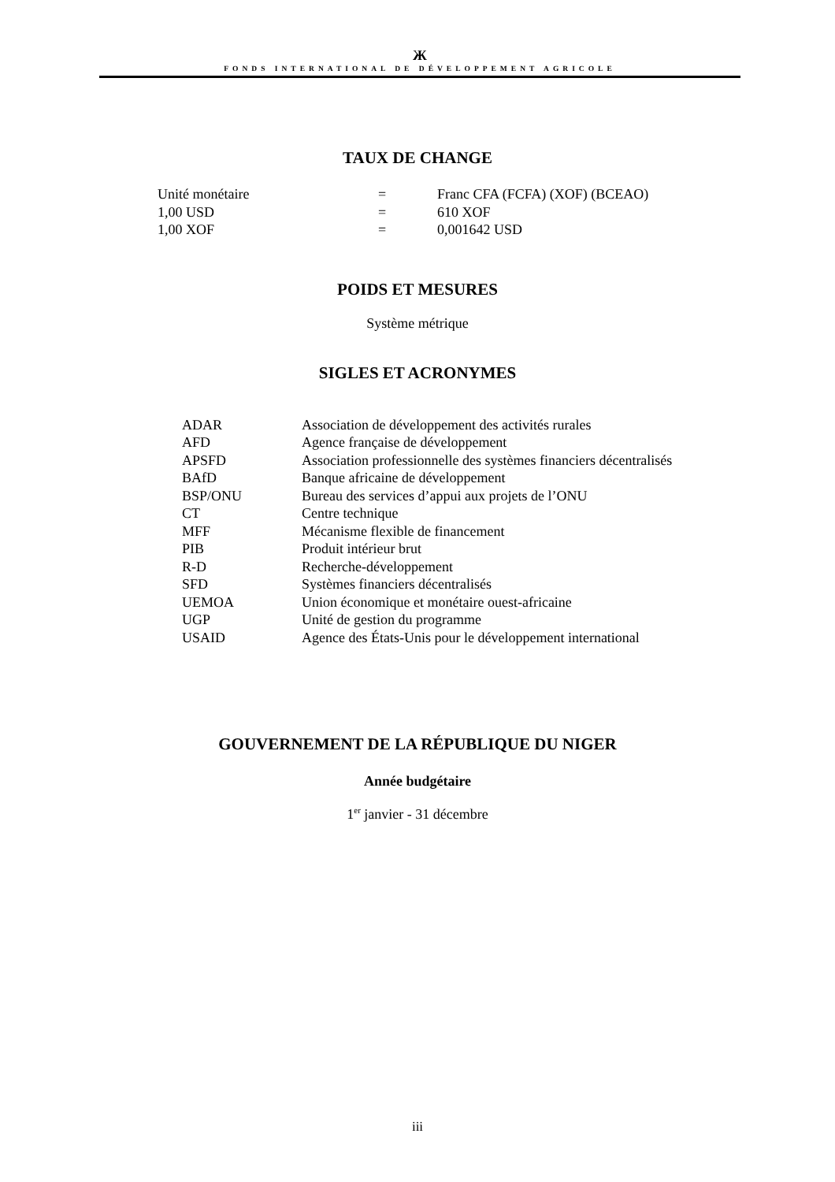Ж
FONDS INTERNATIONAL DE DÉVELOPPEMENT AGRICOLE
TAUX DE CHANGE
| Unité monétaire | = | Franc CFA (FCFA) (XOF) (BCEAO) |
| 1,00 USD | = | 610 XOF |
| 1,00 XOF | = | 0,001642 USD |
POIDS ET MESURES
Système métrique
SIGLES ET ACRONYMES
| ADAR | Association de développement des activités rurales |
| AFD | Agence française de développement |
| APSFD | Association professionnelle des systèmes financiers décentralisés |
| BAfD | Banque africaine de développement |
| BSP/ONU | Bureau des services d’appui aux projets de l’ONU |
| CT | Centre technique |
| MFF | Mécanisme flexible de financement |
| PIB | Produit intérieur brut |
| R-D | Recherche-développement |
| SFD | Systèmes financiers décentralisés |
| UEMOA | Union économique et monétaire ouest-africaine |
| UGP | Unité de gestion du programme |
| USAID | Agence des États-Unis pour le développement international |
GOUVERNEMENT DE LA RÉPUBLIQUE DU NIGER
Année budgétaire
1<sup>er</sup> janvier - 31 décembre
iii